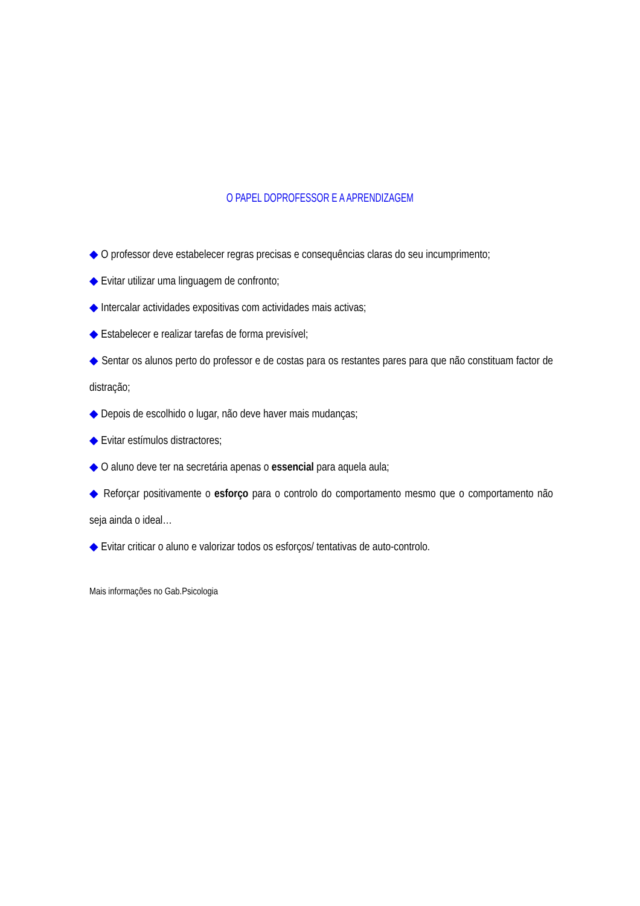O PAPEL DOPROFESSOR E A APRENDIZAGEM
◆ O professor deve estabelecer regras precisas e consequências claras do seu incumprimento;
◆ Evitar utilizar uma linguagem de confronto;
◆ Intercalar actividades expositivas com actividades mais activas;
◆ Estabelecer e realizar tarefas de forma previsível;
◆ Sentar os alunos perto do professor e de costas para os restantes pares para que não constituam factor de distração;
◆ Depois de escolhido o lugar, não deve haver mais mudanças;
◆ Evitar estímulos distractores;
◆ O aluno deve ter na secretária apenas o essencial para aquela aula;
◆ Reforçar positivamente o esforço para o controlo do comportamento mesmo que o comportamento não seja ainda o ideal…
◆ Evitar criticar o aluno e valorizar todos os esforços/ tentativas de auto-controlo.
Mais informações no Gab.Psicologia